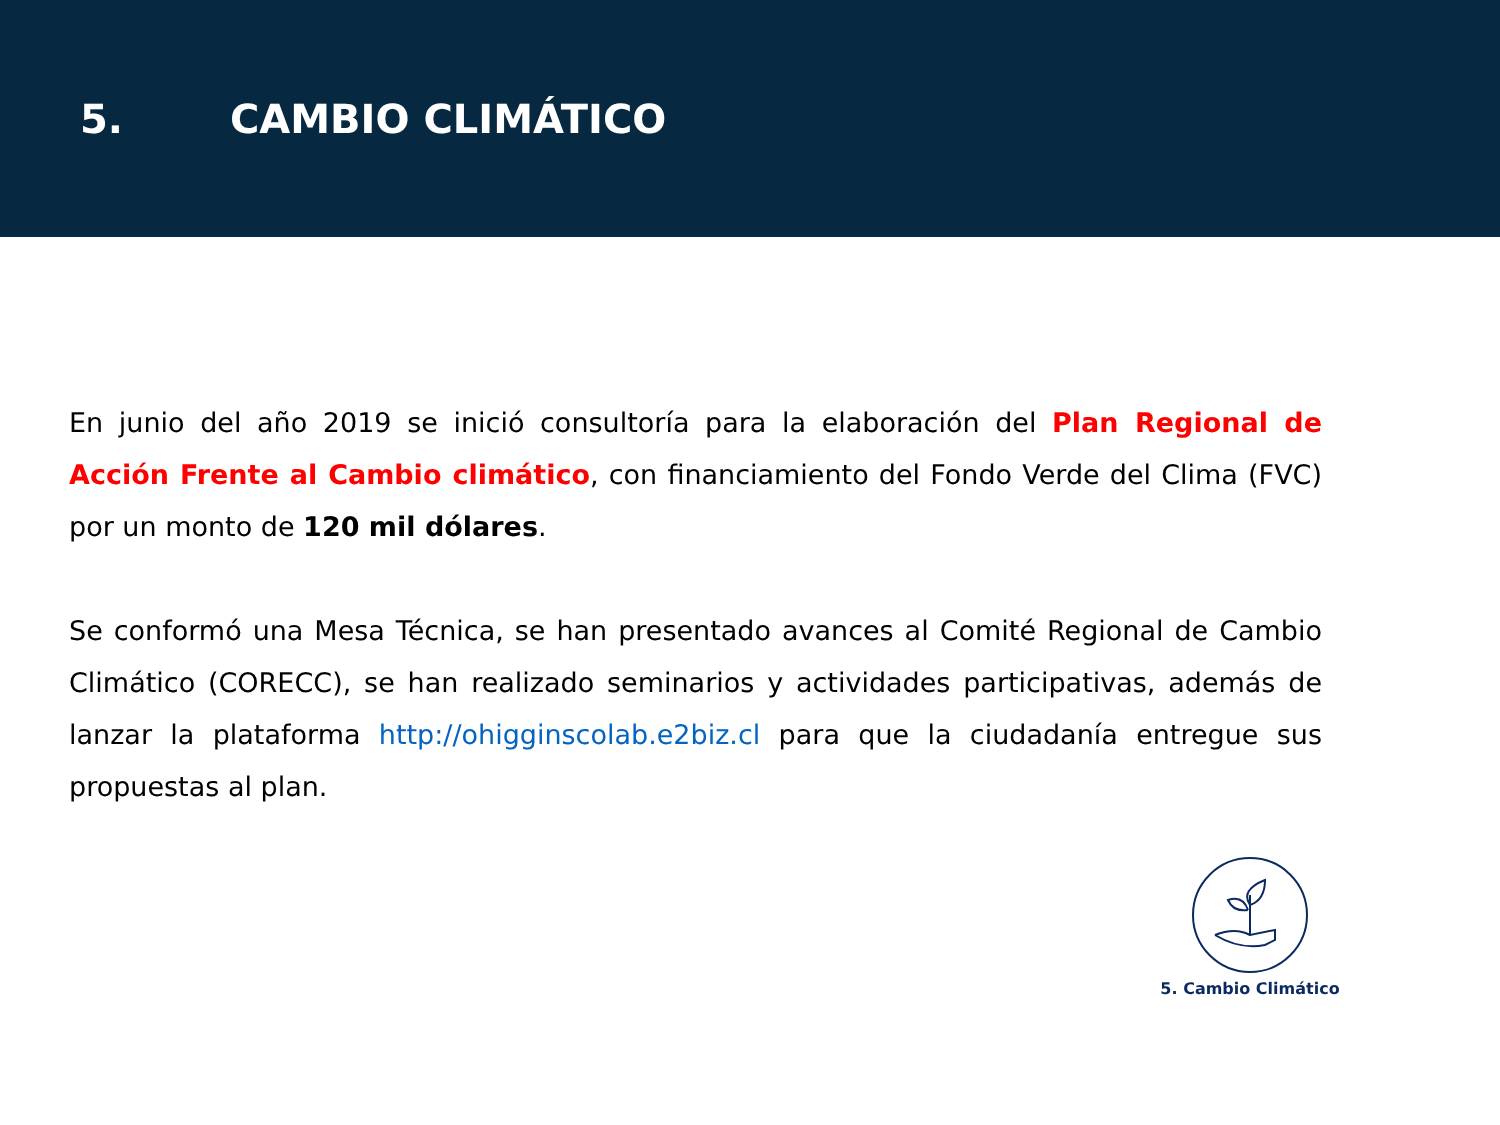5. CAMBIO CLIMÁTICO
En junio del año 2019 se inició consultoría para la elaboración del Plan Regional de Acción Frente al Cambio climático, con financiamiento del Fondo Verde del Clima (FVC) por un monto de 120 mil dólares.
Se conformó una Mesa Técnica, se han presentado avances al Comité Regional de Cambio Climático (CORECC), se han realizado seminarios y actividades participativas, además de lanzar la plataforma http://ohigginscolab.e2biz.cl para que la ciudadanía entregue sus propuestas al plan.
5. Cambio Climático